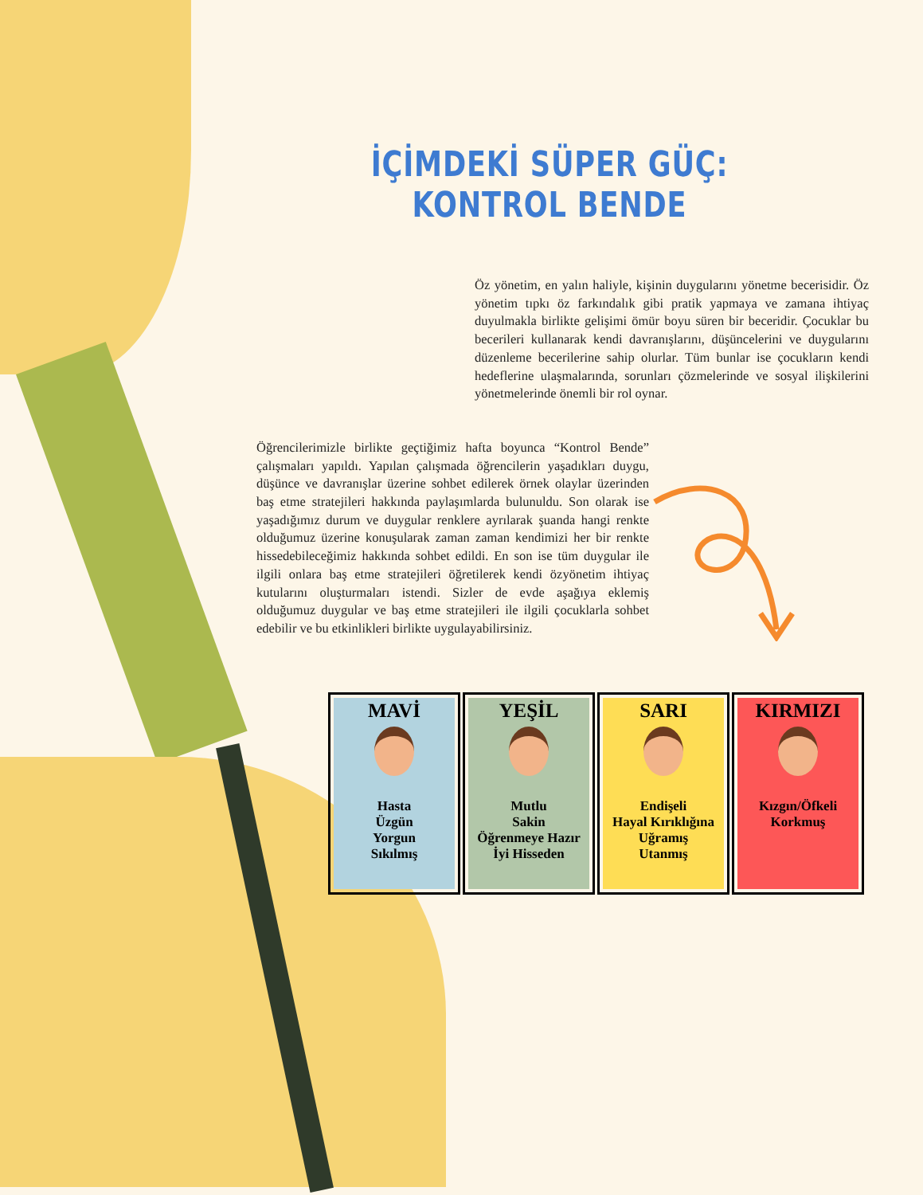İÇİMDEKİ SÜPER GÜÇ: KONTROL BENDE
Öz yönetim, en yalın haliyle, kişinin duygularını yönetme becerisidir. Öz yönetim tıpkı öz farkındalık gibi pratik yapmaya ve zamana ihtiyaç duyulmakla birlikte gelişimi ömür boyu süren bir beceridir. Çocuklar bu becerileri kullanarak kendi davranışlarını, düşüncelerini ve duygularını düzenleme becerilerine sahip olurlar. Tüm bunlar ise çocukların kendi hedeflerine ulaşmalarında, sorunları çözmelerinde ve sosyal ilişkilerini yönetmelerinde önemli bir rol oynar.
Öğrencilerimizle birlikte geçtiğimiz hafta boyunca “Kontrol Bende” çalışmaları yapıldı. Yapılan çalışmada öğrencilerin yaşadıkları duygu, düşünce ve davranışlar üzerine sohbet edilerek örnek olaylar üzerinden baş etme stratejileri hakkında paylaşımlarda bulunuldu. Son olarak ise yaşadığımız durum ve duygular renklere ayrılarak şuanda hangi renkte olduğumuz üzerine konuşularak zaman zaman kendimizi her bir renkte hissedebileceğimiz hakkında sohbet edildi. En son ise tüm duygular ile ilgili onlara baş etme stratejileri öğretilerek kendi özyönetim ihtiyaç kutularını oluşturmaları istendi. Sizler de evde aşağıya eklemiş olduğumuz duygular ve baş etme stratejileri ile ilgili çocuklarla sohbet edebilir ve bu etkinlikleri birlikte uygulayabilirsiniz.
| MAVİ Hasta Üzgün Yorgun Sıkılmış | YEŞİL Mutlu Sakin Öğrenmeye Hazır İyi Hisseden | SARI Endişeli Hayal Kırıklığına Uğramış Utanmış | KIRMIZI Kızgın/Öfkeli Korkmuş |